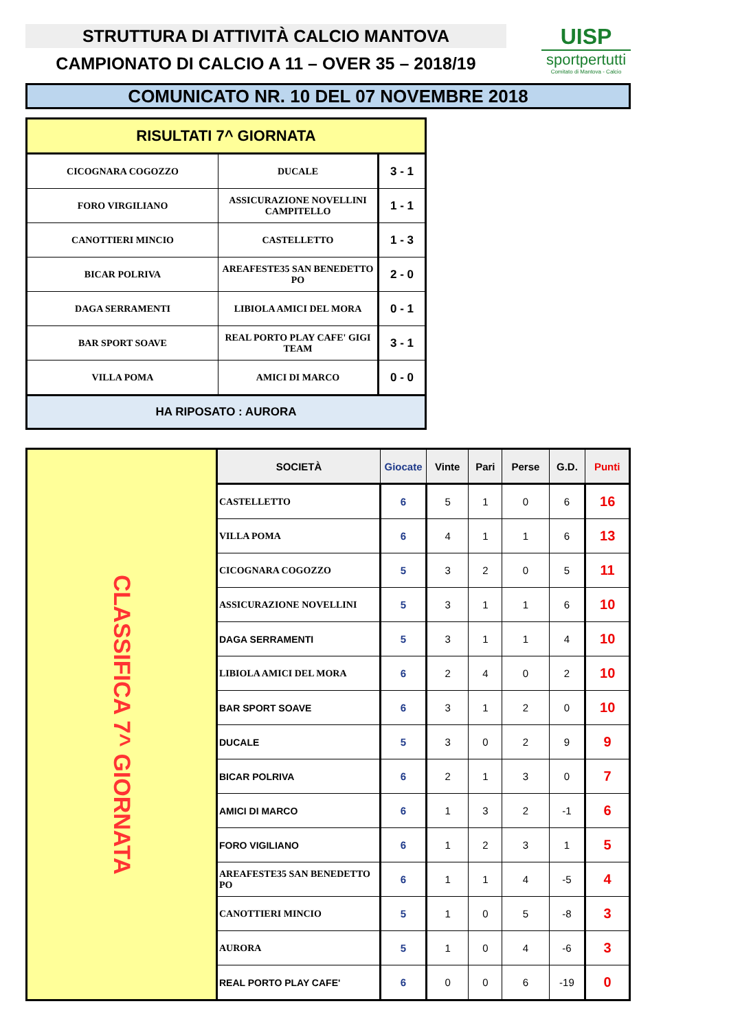STRUTTURA DI ATTIVITÀ CALCIO MANTOVA
CAMPIONATO DI CALCIO A 11 – OVER 35 – 2018/19
UISP
sportpertutti
Comitato di Mantova - Calcio
COMUNICATO NR. 10 DEL 07 NOVEMBRE 2018
| RISULTATI 7^ GIORNATA | | |
| --- | --- | --- |
| CICOGNARA COGOZZO | DUCALE | 3 - 1 |
| FORO VIRGILIANO | ASSICURAZIONE NOVELLINI CAMPITELLO | 1 - 1 |
| CANOTTIERI MINCIO | CASTELLETTO | 1 - 3 |
| BICAR POLRIVA | AREAFESTE35 SAN BENEDETTO PO | 2 - 0 |
| DAGA SERRAMENTI | LIBIOLA AMICI DEL MORA | 0 - 1 |
| BAR SPORT SOAVE | REAL PORTO PLAY CAFE' GIGI TEAM | 3 - 1 |
| VILLA POMA | AMICI DI MARCO | 0 - 0 |
| HA RIPOSATO : AURORA | | |
| CLASSIFICA 7^ GIORNATA | SOCIETÀ | Giocate | Vinte | Pari | Perse | G.D. | Punti |
| | CASTELLETTO | 6 | 5 | 1 | 0 | 6 | 16 |
| | VILLA POMA | 6 | 4 | 1 | 1 | 6 | 13 |
| | CICOGNARA COGOZZO | 5 | 3 | 2 | 0 | 5 | 11 |
| | ASSICURAZIONE NOVELLINI | 5 | 3 | 1 | 1 | 6 | 10 |
| | DAGA SERRAMENTI | 5 | 3 | 1 | 1 | 4 | 10 |
| | LIBIOLA AMICI DEL MORA | 6 | 2 | 4 | 0 | 2 | 10 |
| | BAR SPORT SOAVE | 6 | 3 | 1 | 2 | 0 | 10 |
| | DUCALE | 5 | 3 | 0 | 2 | 9 | 9 |
| | BICAR POLRIVA | 6 | 2 | 1 | 3 | 0 | 7 |
| | AMICI DI MARCO | 6 | 1 | 3 | 2 | -1 | 6 |
| | FORO VIGILIANO | 6 | 1 | 2 | 3 | 1 | 5 |
| | AREAFESTE35 SAN BENEDETTO PO | 6 | 1 | 1 | 4 | -5 | 4 |
| | CANOTTIERI MINCIO | 5 | 1 | 0 | 5 | -8 | 3 |
| | AURORA | 5 | 1 | 0 | 4 | -6 | 3 |
| | REAL PORTO PLAY CAFE' | 6 | 0 | 0 | 6 | -19 | 0 |